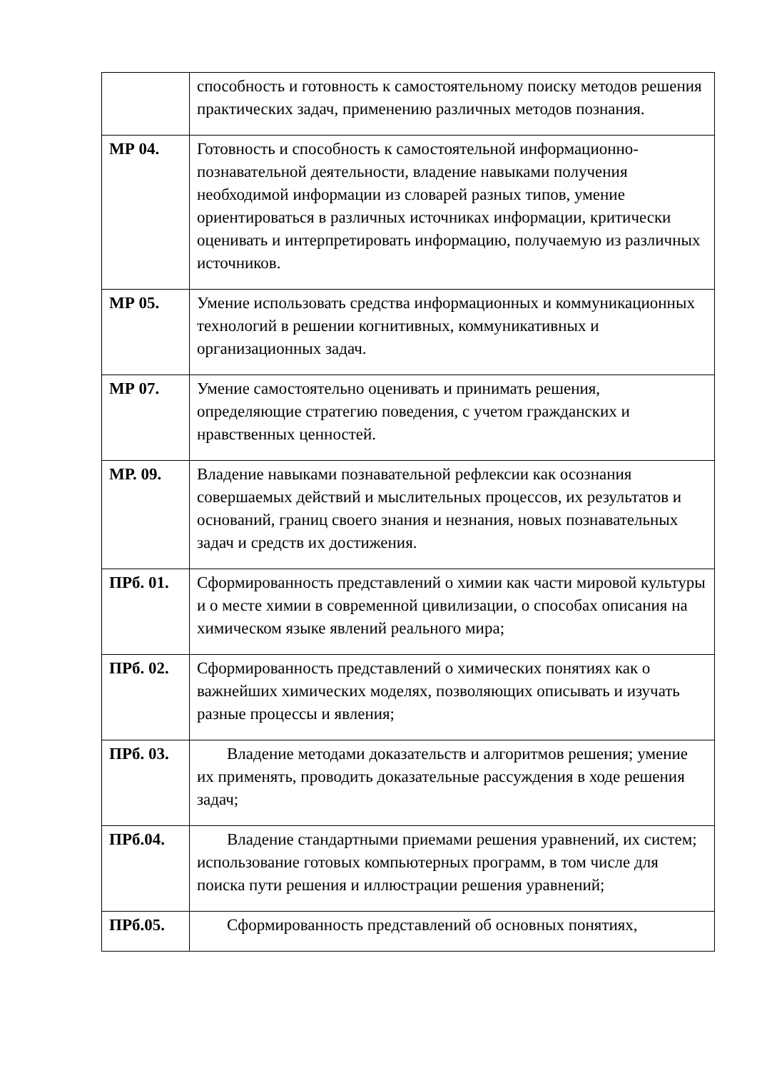| | способность и готовность к самостоятельному поиску методов решения практических задач, применению различных методов познания. |
| МР 04. | Готовность и способность к самостоятельной информационно-познавательной деятельности, владение навыками получения необходимой информации из словарей разных типов, умение ориентироваться в различных источниках информации, критически оценивать и интерпретировать информацию, получаемую из различных источников. |
| МР 05. | Умение использовать средства информационных и коммуникационных технологий в решении когнитивных, коммуникативных и организационных задач. |
| МР 07. | Умение самостоятельно оценивать и принимать решения, определяющие стратегию поведения, с учетом гражданских и нравственных ценностей. |
| МР. 09. | Владение навыками познавательной рефлексии как осознания совершаемых действий и мыслительных процессов, их результатов и оснований, границ своего знания и незнания, новых познавательных задач и средств их достижения. |
| ПРб. 01. | Сформированность представлений о химии как части мировой культуры и о месте химии в современной цивилизации, о способах описания на химическом языке явлений реального мира; |
| ПРб. 02. | Сформированность представлений о химических понятиях как о важнейших химических моделях, позволяющих описывать и изучать разные процессы и явления; |
| ПРб. 03. | Владение методами доказательств и алгоритмов решения; умение их применять, проводить доказательные рассуждения в ходе решения задач; |
| ПРб.04. | Владение стандартными приемами решения уравнений, их систем; использование готовых компьютерных программ, в том числе для поиска пути решения и иллюстрации решения уравнений; |
| ПРб.05. | Сформированность представлений об основных понятиях, |